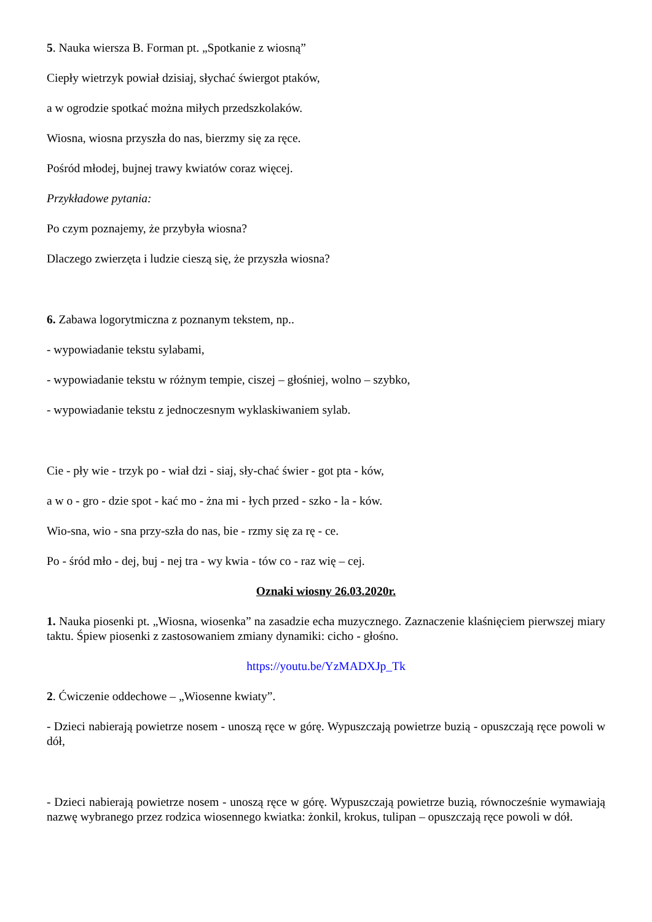5. Nauka wiersza B. Forman pt. „Spotkanie z wiosną”
Ciepły wietrzyk powiał dzisiaj, słychać świergot ptaków,
a w ogrodzie spotkać można miłych przedszkolaków.
Wiosna, wiosna przyszła do nas, bierzmy się za ręce.
Pośród młodej, bujnej trawy kwiatów coraz więcej.
Przykładowe pytania:
Po czym poznajemy, że przybyła wiosna?
Dlaczego zwierzęta i ludzie cieszą się, że przyszła wiosna?
6. Zabawa logorytmiczna z poznanym tekstem, np..
- wypowiadanie tekstu sylabami,
- wypowiadanie tekstu w różnym tempie, ciszej – głośniej, wolno – szybko,
- wypowiadanie tekstu z jednoczesnym wyklaskiwaniem sylab.
Cie - pły wie - trzyk po - wiał dzi - siaj, sły-chać świer - got pta - ków,
a w o - gro - dzie spot - kać mo - żna mi - łych przed - szko - la - ków.
Wio-sna, wio - sna przy-szła do nas, bie - rzmy się za rę - ce.
Po - śród mło - dej, buj - nej tra - wy kwia - tów co - raz wię – cej.
Oznaki wiosny 26.03.2020r.
1. Nauka piosenki pt. „Wiosna, wiosenka” na zasadzie echa muzycznego. Zaznaczenie klaśnięciem pierwszej miary taktu. Śpiew piosenki z zastosowaniem zmiany dynamiki: cicho - głośno.
https://youtu.be/YzMADXJp_Tk
2. Ćwiczenie oddechowe – „Wiosenne kwiaty”.
- Dzieci nabierają powietrze nosem - unoszą ręce w górę. Wypuszczają powietrze buzią - opuszczają ręce powoli w dół,
- Dzieci nabierają powietrze nosem - unoszą ręce w górę. Wypuszczają powietrze buzią, równocześnie wymawiają nazwę wybranego przez rodzica wiosennego kwiatka: żonkil, krokus, tulipan – opuszczają ręce powoli w dół.